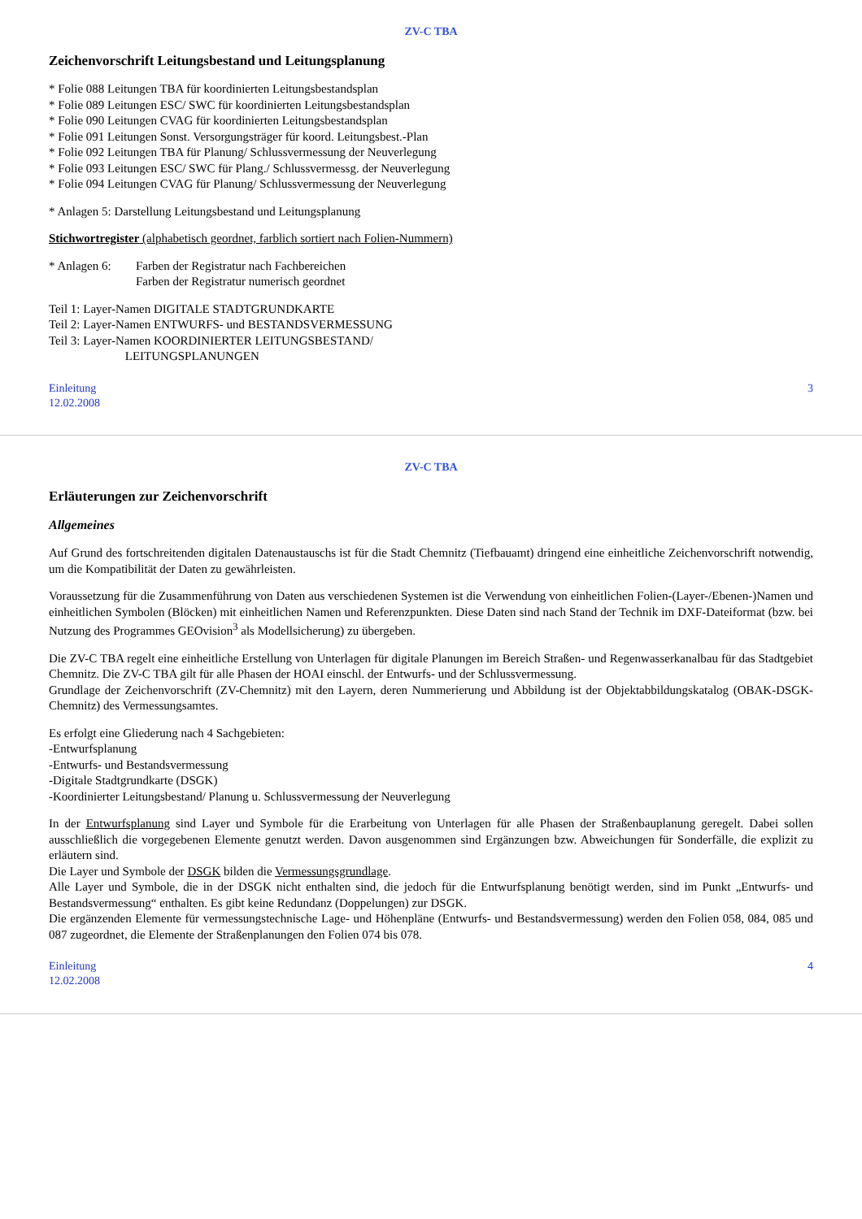ZV-C TBA
Zeichenvorschrift Leitungsbestand und Leitungsplanung
* Folie 088 Leitungen TBA für koordinierten Leitungsbestandsplan
* Folie 089 Leitungen ESC/ SWC für koordinierten Leitungsbestandsplan
* Folie 090 Leitungen CVAG für koordinierten Leitungsbestandsplan
* Folie 091 Leitungen Sonst. Versorgungsträger für koord. Leitungsbest.-Plan
* Folie 092 Leitungen TBA für Planung/ Schlussvermessung der Neuverlegung
* Folie 093 Leitungen ESC/ SWC für Plang./ Schlussvermessg. der Neuverlegung
* Folie 094 Leitungen CVAG für Planung/ Schlussvermessung der Neuverlegung
* Anlagen 5: Darstellung Leitungsbestand und Leitungsplanung
Stichwortregister (alphabetisch geordnet, farblich sortiert nach Folien-Nummern)
* Anlagen 6:
Farben der Registratur nach Fachbereichen
Farben der Registratur numerisch geordnet
Teil 1: Layer-Namen DIGITALE STADTGRUNDKARTE
Teil 2: Layer-Namen ENTWURFS- und BESTANDSVERMESSUNG
Teil 3: Layer-Namen KOORDINIERTER LEITUNGSBESTAND/
LEITUNGSPLANUNGEN
Einleitung
12.02.2008
3
ZV-C TBA
Erläuterungen zur Zeichenvorschrift
Allgemeines
Auf Grund des fortschreitenden digitalen Datenaustauschs ist für die Stadt Chemnitz (Tiefbauamt) dringend eine einheitliche Zeichenvorschrift notwendig, um die Kompatibilität der Daten zu gewährleisten.
Voraussetzung für die Zusammenführung von Daten aus verschiedenen Systemen ist die Verwendung von einheitlichen Folien-(Layer-/Ebenen-)Namen und einheitlichen Symbolen (Blöcken) mit einheitlichen Namen und Referenzpunkten. Diese Daten sind nach Stand der Technik im DXF-Dateiformat (bzw. bei Nutzung des Programmes GEOvision<sup>3</sup> als Modellsicherung) zu übergeben.
Die ZV-C TBA regelt eine einheitliche Erstellung von Unterlagen für digitale Planungen im Bereich Straßen- und Regenwasserkanalbau für das Stadtgebiet Chemnitz. Die ZV-C TBA gilt für alle Phasen der HOAI einschl. der Entwurfs- und der Schlussvermessung.
Grundlage der Zeichenvorschrift (ZV-Chemnitz) mit den Layern, deren Nummerierung und Abbildung ist der Objektabbildungskatalog (OBAK-DSGK-Chemnitz) des Vermessungsamtes.
Es erfolgt eine Gliederung nach 4 Sachgebieten:
-Entwurfsplanung
-Entwurfs- und Bestandsvermessung
-Digitale Stadtgrundkarte (DSGK)
-Koordinierter Leitungsbestand/ Planung u. Schlussvermessung der Neuverlegung
In der Entwurfsplanung sind Layer und Symbole für die Erarbeitung von Unterlagen für alle Phasen der Straßenbauplanung geregelt. Dabei sollen ausschließlich die vorgegebenen Elemente genutzt werden. Davon ausgenommen sind Ergänzungen bzw. Abweichungen für Sonderfälle, die explizit zu erläutern sind.
Die Layer und Symbole der DSGK bilden die Vermessungsgrundlage.
Alle Layer und Symbole, die in der DSGK nicht enthalten sind, die jedoch für die Entwurfsplanung benötigt werden, sind im Punkt „Entwurfs- und Bestandsvermessung“ enthalten. Es gibt keine Redundanz (Doppelungen) zur DSGK.
Die ergänzenden Elemente für vermessungstechnische Lage- und Höhenpläne (Entwurfs- und Bestandsvermessung) werden den Folien 058, 084, 085 und 087 zugeordnet, die Elemente der Straßenplanungen den Folien 074 bis 078.
Einleitung
12.02.2008
4